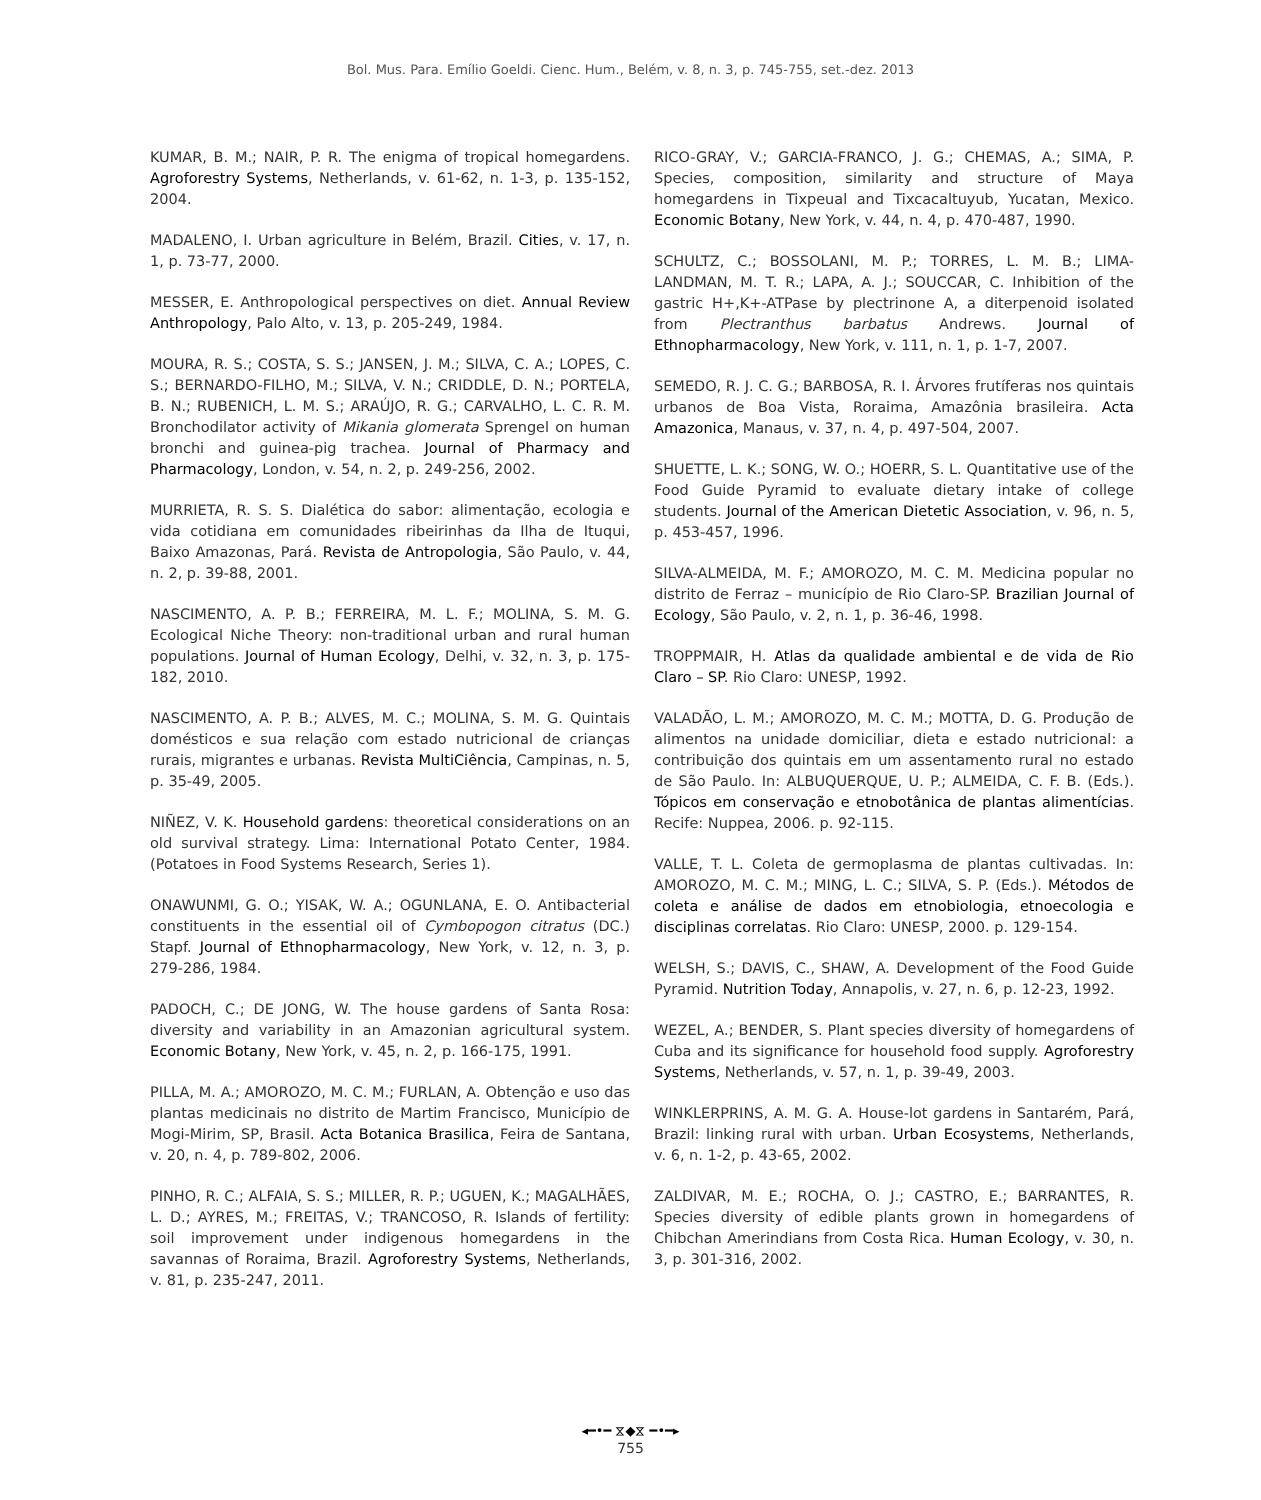Bol. Mus. Para. Emílio Goeldi. Cienc. Hum., Belém, v. 8, n. 3, p. 745-755, set.-dez. 2013
KUMAR, B. M.; NAIR, P. R. The enigma of tropical homegardens. Agroforestry Systems, Netherlands, v. 61-62, n. 1-3, p. 135-152, 2004.
MADALENO, I. Urban agriculture in Belém, Brazil. Cities, v. 17, n. 1, p. 73-77, 2000.
MESSER, E. Anthropological perspectives on diet. Annual Review Anthropology, Palo Alto, v. 13, p. 205-249, 1984.
MOURA, R. S.; COSTA, S. S.; JANSEN, J. M.; SILVA, C. A.; LOPES, C. S.; BERNARDO-FILHO, M.; SILVA, V. N.; CRIDDLE, D. N.; PORTELA, B. N.; RUBENICH, L. M. S.; ARAÚJO, R. G.; CARVALHO, L. C. R. M. Bronchodilator activity of Mikania glomerata Sprengel on human bronchi and guinea-pig trachea. Journal of Pharmacy and Pharmacology, London, v. 54, n. 2, p. 249-256, 2002.
MURRIETA, R. S. S. Dialética do sabor: alimentação, ecologia e vida cotidiana em comunidades ribeirinhas da Ilha de Ituqui, Baixo Amazonas, Pará. Revista de Antropologia, São Paulo, v. 44, n. 2, p. 39-88, 2001.
NASCIMENTO, A. P. B.; FERREIRA, M. L. F.; MOLINA, S. M. G. Ecological Niche Theory: non-traditional urban and rural human populations. Journal of Human Ecology, Delhi, v. 32, n. 3, p. 175-182, 2010.
NASCIMENTO, A. P. B.; ALVES, M. C.; MOLINA, S. M. G. Quintais domésticos e sua relação com estado nutricional de crianças rurais, migrantes e urbanas. Revista MultiCiência, Campinas, n. 5, p. 35-49, 2005.
NIÑEZ, V. K. Household gardens: theoretical considerations on an old survival strategy. Lima: International Potato Center, 1984. (Potatoes in Food Systems Research, Series 1).
ONAWUNMI, G. O.; YISAK, W. A.; OGUNLANA, E. O. Antibacterial constituents in the essential oil of Cymbopogon citratus (DC.) Stapf. Journal of Ethnopharmacology, New York, v. 12, n. 3, p. 279-286, 1984.
PADOCH, C.; DE JONG, W. The house gardens of Santa Rosa: diversity and variability in an Amazonian agricultural system. Economic Botany, New York, v. 45, n. 2, p. 166-175, 1991.
PILLA, M. A.; AMOROZO, M. C. M.; FURLAN, A. Obtenção e uso das plantas medicinais no distrito de Martim Francisco, Município de Mogi-Mirim, SP, Brasil. Acta Botanica Brasilica, Feira de Santana, v. 20, n. 4, p. 789-802, 2006.
PINHO, R. C.; ALFAIA, S. S.; MILLER, R. P.; UGUEN, K.; MAGALHÃES, L. D.; AYRES, M.; FREITAS, V.; TRANCOSO, R. Islands of fertility: soil improvement under indigenous homegardens in the savannas of Roraima, Brazil. Agroforestry Systems, Netherlands, v. 81, p. 235-247, 2011.
RICO-GRAY, V.; GARCIA-FRANCO, J. G.; CHEMAS, A.; SIMA, P. Species, composition, similarity and structure of Maya homegardens in Tixpeual and Tixcacaltuyub, Yucatan, Mexico. Economic Botany, New York, v. 44, n. 4, p. 470-487, 1990.
SCHULTZ, C.; BOSSOLANI, M. P.; TORRES, L. M. B.; LIMA-LANDMAN, M. T. R.; LAPA, A. J.; SOUCCAR, C. Inhibition of the gastric H+,K+-ATPase by plectrinone A, a diterpenoid isolated from Plectranthus barbatus Andrews. Journal of Ethnopharmacology, New York, v. 111, n. 1, p. 1-7, 2007.
SEMEDO, R. J. C. G.; BARBOSA, R. I. Árvores frutíferas nos quintais urbanos de Boa Vista, Roraima, Amazônia brasileira. Acta Amazonica, Manaus, v. 37, n. 4, p. 497-504, 2007.
SHUETTE, L. K.; SONG, W. O.; HOERR, S. L. Quantitative use of the Food Guide Pyramid to evaluate dietary intake of college students. Journal of the American Dietetic Association, v. 96, n. 5, p. 453-457, 1996.
SILVA-ALMEIDA, M. F.; AMOROZO, M. C. M. Medicina popular no distrito de Ferraz – município de Rio Claro-SP. Brazilian Journal of Ecology, São Paulo, v. 2, n. 1, p. 36-46, 1998.
TROPPMAIR, H. Atlas da qualidade ambiental e de vida de Rio Claro – SP. Rio Claro: UNESP, 1992.
VALADÃO, L. M.; AMOROZO, M. C. M.; MOTTA, D. G. Produção de alimentos na unidade domiciliar, dieta e estado nutricional: a contribuição dos quintais em um assentamento rural no estado de São Paulo. In: ALBUQUERQUE, U. P.; ALMEIDA, C. F. B. (Eds.). Tópicos em conservação e etnobotânica de plantas alimentícias. Recife: Nuppea, 2006. p. 92-115.
VALLE, T. L. Coleta de germoplasma de plantas cultivadas. In: AMOROZO, M. C. M.; MING, L. C.; SILVA, S. P. (Eds.). Métodos de coleta e análise de dados em etnobiologia, etnoecologia e disciplinas correlatas. Rio Claro: UNESP, 2000. p. 129-154.
WELSH, S.; DAVIS, C., SHAW, A. Development of the Food Guide Pyramid. Nutrition Today, Annapolis, v. 27, n. 6, p. 12-23, 1992.
WEZEL, A.; BENDER, S. Plant species diversity of homegardens of Cuba and its significance for household food supply. Agroforestry Systems, Netherlands, v. 57, n. 1, p. 39-49, 2003.
WINKLERPRINS, A. M. G. A. House-lot gardens in Santarém, Pará, Brazil: linking rural with urban. Urban Ecosystems, Netherlands, v. 6, n. 1-2, p. 43-65, 2002.
ZALDIVAR, M. E.; ROCHA, O. J.; CASTRO, E.; BARRANTES, R. Species diversity of edible plants grown in homegardens of Chibchan Amerindians from Costa Rica. Human Ecology, v. 30, n. 3, p. 301-316, 2002.
◂━•━ ⧖◆⧖ ━•━▸
755